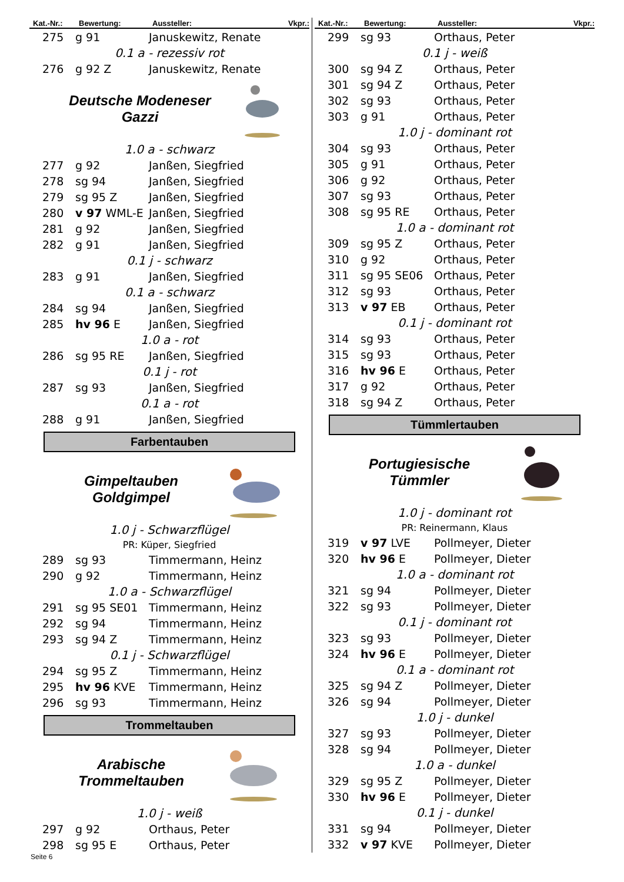| Kat.-Nr.: | Bewertung: | Aussteller: | Vkpr.: |
| --- | --- | --- | --- |
| 275 | g 91 | Januskewitz, Renate | |
| 0.1 a - rezessiv rot | | | |
| 276 | g 92 Z | Januskewitz, Renate | |
Deutsche Modeneser
Gazzi
| 1.0 a - schwarz | | |
| 277 | g 92 | Janßen, Siegfried |
| 278 | sg 94 | Janßen, Siegfried |
| 279 | sg 95 Z | Janßen, Siegfried |
| 280 | v 97 WML-E | Janßen, Siegfried |
| 281 | g 92 | Janßen, Siegfried |
| 282 | g 91 | Janßen, Siegfried |
| 0.1 j - schwarz | | |
| 283 | g 91 | Janßen, Siegfried |
| 0.1 a - schwarz | | |
| 284 | sg 94 | Janßen, Siegfried |
| 285 | hv 96 E | Janßen, Siegfried |
| 1.0 a - rot | | |
| 286 | sg 95 RE | Janßen, Siegfried |
| 0.1 j - rot | | |
| 287 | sg 93 | Janßen, Siegfried |
| 0.1 a - rot | | |
| 288 | g 91 | Janßen, Siegfried |
Farbentauben
Gimpeltauben
Goldgimpel
| 1.0 j - Schwarzflügel | | |
| PR: Küper, Siegfried | | |
| 289 | sg 93 | Timmermann, Heinz |
| 290 | g 92 | Timmermann, Heinz |
| 1.0 a - Schwarzflügel | | |
| 291 | sg 95 SE01 | Timmermann, Heinz |
| 292 | sg 94 | Timmermann, Heinz |
| 293 | sg 94 Z | Timmermann, Heinz |
| 0.1 j - Schwarzflügel | | |
| 294 | sg 95 Z | Timmermann, Heinz |
| 295 | hv 96 KVE | Timmermann, Heinz |
| 296 | sg 93 | Timmermann, Heinz |
Trommeltauben
Arabische
Trommeltauben
| 1.0 j - weiß | | |
| 297 | g 92 | Orthaus, Peter |
| 298 | sg 95 E | Orthaus, Peter |
| Kat.-Nr.: | Bewertung: | Aussteller: | Vkpr.: |
| --- | --- | --- | --- |
| 299 | sg 93 | Orthaus, Peter | |
| 0.1 j - weiß | | | |
| 300 | sg 94 Z | Orthaus, Peter | |
| 301 | sg 94 Z | Orthaus, Peter | |
| 302 | sg 93 | Orthaus, Peter | |
| 303 | g 91 | Orthaus, Peter | |
| 1.0 j - dominant rot | | | |
| 304 | sg 93 | Orthaus, Peter | |
| 305 | g 91 | Orthaus, Peter | |
| 306 | g 92 | Orthaus, Peter | |
| 307 | sg 93 | Orthaus, Peter | |
| 308 | sg 95 RE | Orthaus, Peter | |
| 1.0 a - dominant rot | | | |
| 309 | sg 95 Z | Orthaus, Peter | |
| 310 | g 92 | Orthaus, Peter | |
| 311 | sg 95 SE06 | Orthaus, Peter | |
| 312 | sg 93 | Orthaus, Peter | |
| 313 | v 97 EB | Orthaus, Peter | |
| 0.1 j - dominant rot | | | |
| 314 | sg 93 | Orthaus, Peter | |
| 315 | sg 93 | Orthaus, Peter | |
| 316 | hv 96 E | Orthaus, Peter | |
| 317 | g 92 | Orthaus, Peter | |
| 318 | sg 94 Z | Orthaus, Peter | |
Tümmlertauben
Portugiesische
Tümmler
| 1.0 j - dominant rot | | |
| PR: Reinermann, Klaus | | |
| 319 | v 97 LVE | Pollmeyer, Dieter |
| 320 | hv 96 E | Pollmeyer, Dieter |
| 1.0 a - dominant rot | | |
| 321 | sg 94 | Pollmeyer, Dieter |
| 322 | sg 93 | Pollmeyer, Dieter |
| 0.1 j - dominant rot | | |
| 323 | sg 93 | Pollmeyer, Dieter |
| 324 | hv 96 E | Pollmeyer, Dieter |
| 0.1 a - dominant rot | | |
| 325 | sg 94 Z | Pollmeyer, Dieter |
| 326 | sg 94 | Pollmeyer, Dieter |
| 1.0 j - dunkel | | |
| 327 | sg 93 | Pollmeyer, Dieter |
| 328 | sg 94 | Pollmeyer, Dieter |
| 1.0 a - dunkel | | |
| 329 | sg 95 Z | Pollmeyer, Dieter |
| 330 | hv 96 E | Pollmeyer, Dieter |
| 0.1 j - dunkel | | |
| 331 | sg 94 | Pollmeyer, Dieter |
| 332 | v 97 KVE | Pollmeyer, Dieter |
Seite 6